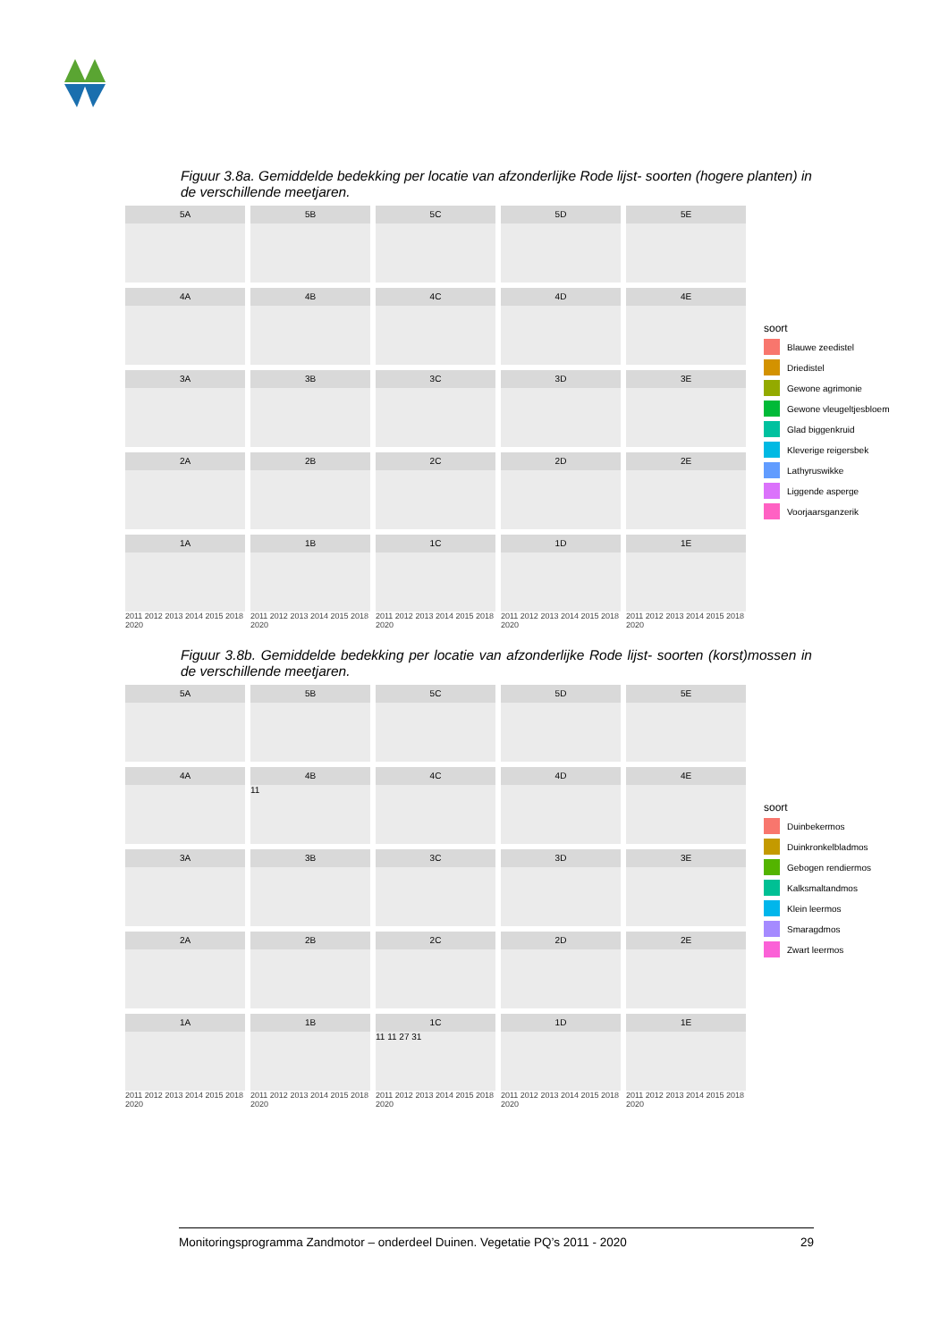Figuur 3.8a. Gemiddelde bedekking per locatie van afzonderlijke Rode lijst- soorten (hogere planten) in de verschillende meetjaren.
5A
5B
5C
5D
5E
4A
4B
4C
4D
4E
3A
3B
3C
3D
3E
2A
2B
2C
2D
2E
1A
1B
1C
1D
1E
soort
Blauwe zeedistel
Driedistel
Gewone agrimonie
Gewone vleugeltjesbloem
Glad biggenkruid
Kleverige reigersbek
Lathyruswikke
Liggende asperge
Voorjaarsganzerik
2011 2012 2013 2014 2015 2018 2020
2011 2012 2013 2014 2015 2018 2020
2011 2012 2013 2014 2015 2018 2020
2011 2012 2013 2014 2015 2018 2020
2011 2012 2013 2014 2015 2018 2020
Figuur 3.8b. Gemiddelde bedekking per locatie van afzonderlijke Rode lijst- soorten (korst)mossen in de verschillende meetjaren.
5A
5B
5C
5D
5E
4A
4B
11
4C
4D
4E
3A
3B
3C
3D
3E
2A
2B
2C
2D
2E
1A
1B
1C
11 11 27 31
1D
1E
soort
Duinbekermos
Duinkronkelbladmos
Gebogen rendiermos
Kalksmaltandmos
Klein leermos
Smaragdmos
Zwart leermos
2011 2012 2013 2014 2015 2018 2020
2011 2012 2013 2014 2015 2018 2020
2011 2012 2013 2014 2015 2018 2020
2011 2012 2013 2014 2015 2018 2020
2011 2012 2013 2014 2015 2018 2020
Monitoringsprogramma Zandmotor – onderdeel Duinen. Vegetatie PQ’s 2011 - 2020 29